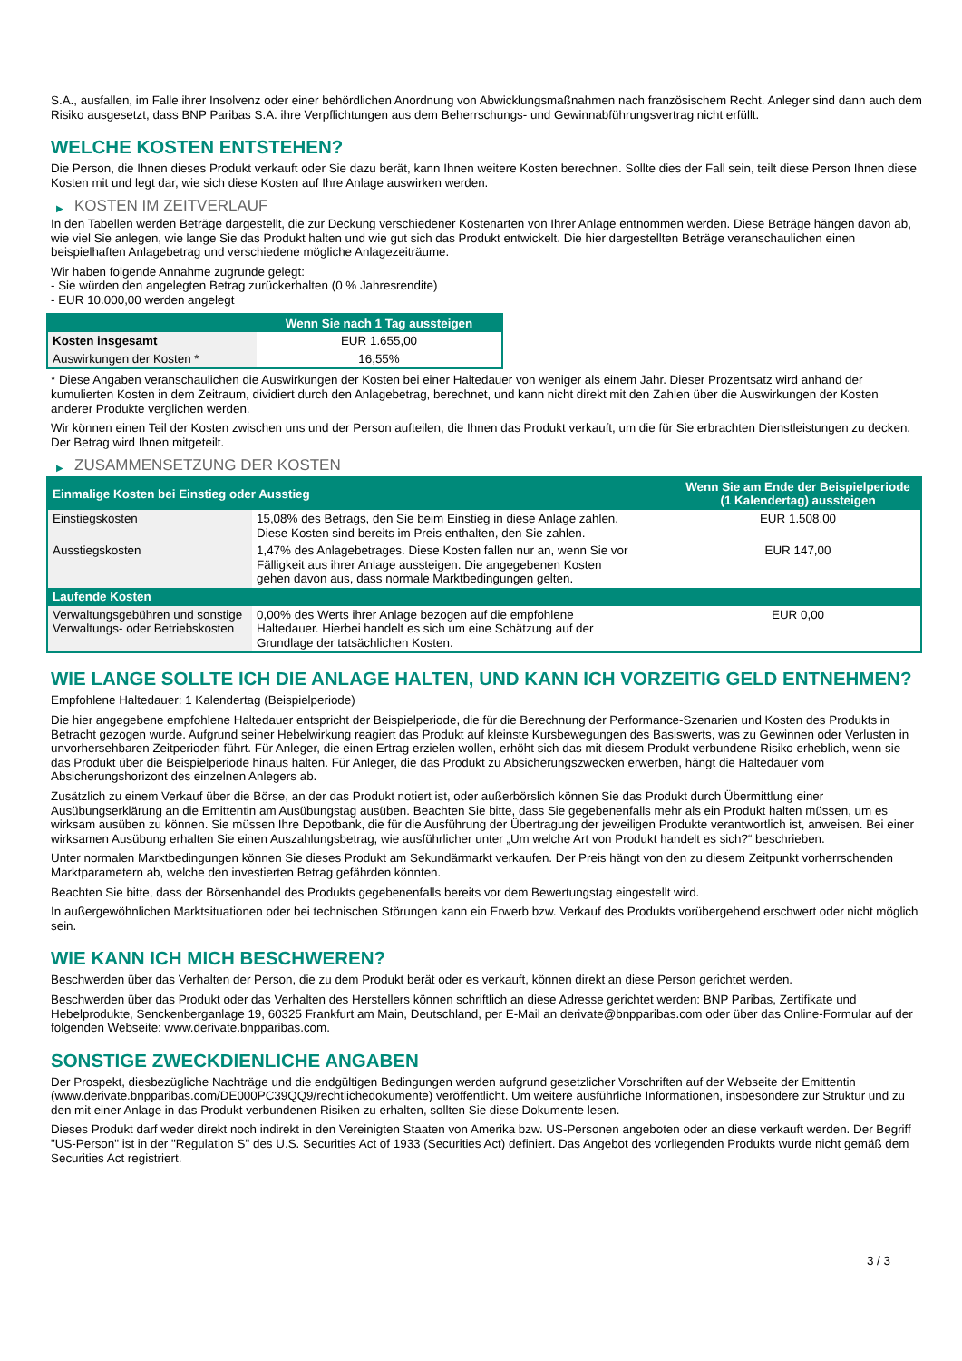S.A., ausfallen, im Falle ihrer Insolvenz oder einer behördlichen Anordnung von Abwicklungsmaßnahmen nach französischem Recht. Anleger sind dann auch dem Risiko ausgesetzt, dass BNP Paribas S.A. ihre Verpflichtungen aus dem Beherrschungs- und Gewinnabführungsvertrag nicht erfüllt.
WELCHE KOSTEN ENTSTEHEN?
Die Person, die Ihnen dieses Produkt verkauft oder Sie dazu berät, kann Ihnen weitere Kosten berechnen. Sollte dies der Fall sein, teilt diese Person Ihnen diese Kosten mit und legt dar, wie sich diese Kosten auf Ihre Anlage auswirken werden.
▶ KOSTEN IM ZEITVERLAUF
In den Tabellen werden Beträge dargestellt, die zur Deckung verschiedener Kostenarten von Ihrer Anlage entnommen werden. Diese Beträge hängen davon ab, wie viel Sie anlegen, wie lange Sie das Produkt halten und wie gut sich das Produkt entwickelt. Die hier dargestellten Beträge veranschaulichen einen beispielhaften Anlagebetrag und verschiedene mögliche Anlagezeiträume.
Wir haben folgende Annahme zugrunde gelegt:
- Sie würden den angelegten Betrag zurückerhalten (0 % Jahresrendite)
- EUR 10.000,00 werden angelegt
| | Wenn Sie nach 1 Tag aussteigen |
| --- | --- |
| Kosten insgesamt | EUR 1.655,00 |
| Auswirkungen der Kosten * | 16,55% |
* Diese Angaben veranschaulichen die Auswirkungen der Kosten bei einer Haltedauer von weniger als einem Jahr. Dieser Prozentsatz wird anhand der kumulierten Kosten in dem Zeitraum, dividiert durch den Anlagebetrag, berechnet, und kann nicht direkt mit den Zahlen über die Auswirkungen der Kosten anderer Produkte verglichen werden.
Wir können einen Teil der Kosten zwischen uns und der Person aufteilen, die Ihnen das Produkt verkauft, um die für Sie erbrachten Dienstleistungen zu decken. Der Betrag wird Ihnen mitgeteilt.
▶ ZUSAMMENSETZUNG DER KOSTEN
| Einmalige Kosten bei Einstieg oder Ausstieg | | Wenn Sie am Ende der Beispielperiode (1 Kalendertag) aussteigen |
| --- | --- | --- |
| Einstiegskosten | 15,08% des Betrags, den Sie beim Einstieg in diese Anlage zahlen. Diese Kosten sind bereits im Preis enthalten, den Sie zahlen. | EUR 1.508,00 |
| Ausstiegskosten | 1,47% des Anlagebetrages. Diese Kosten fallen nur an, wenn Sie vor Fälligkeit aus ihrer Anlage aussteigen. Die angegebenen Kosten gehen davon aus, dass normale Marktbedingungen gelten. | EUR 147,00 |
| Laufende Kosten | | |
| Verwaltungsgebühren und sonstige Verwaltungs- oder Betriebskosten | 0,00% des Werts ihrer Anlage bezogen auf die empfohlene Haltedauer. Hierbei handelt es sich um eine Schätzung auf der Grundlage der tatsächlichen Kosten. | EUR 0,00 |
WIE LANGE SOLLTE ICH DIE ANLAGE HALTEN, UND KANN ICH VORZEITIG GELD ENTNEHMEN?
Empfohlene Haltedauer: 1 Kalendertag (Beispielperiode)
Die hier angegebene empfohlene Haltedauer entspricht der Beispielperiode, die für die Berechnung der Performance-Szenarien und Kosten des Produkts in Betracht gezogen wurde. Aufgrund seiner Hebelwirkung reagiert das Produkt auf kleinste Kursbewegungen des Basiswerts, was zu Gewinnen oder Verlusten in unvorhersehbaren Zeitperioden führt. Für Anleger, die einen Ertrag erzielen wollen, erhöht sich das mit diesem Produkt verbundene Risiko erheblich, wenn sie das Produkt über die Beispielperiode hinaus halten. Für Anleger, die das Produkt zu Absicherungszwecken erwerben, hängt die Haltedauer vom Absicherungshorizont des einzelnen Anlegers ab.
Zusätzlich zu einem Verkauf über die Börse, an der das Produkt notiert ist, oder außerbörslich können Sie das Produkt durch Übermittlung einer Ausübungserklärung an die Emittentin am Ausübungstag ausüben. Beachten Sie bitte, dass Sie gegebenenfalls mehr als ein Produkt halten müssen, um es wirksam ausüben zu können. Sie müssen Ihre Depotbank, die für die Ausführung der Übertragung der jeweiligen Produkte verantwortlich ist, anweisen. Bei einer wirksamen Ausübung erhalten Sie einen Auszahlungsbetrag, wie ausführlicher unter „Um welche Art von Produkt handelt es sich?“ beschrieben.
Unter normalen Marktbedingungen können Sie dieses Produkt am Sekundärmarkt verkaufen. Der Preis hängt von den zu diesem Zeitpunkt vorherrschenden Marktparametern ab, welche den investierten Betrag gefährden könnten.
Beachten Sie bitte, dass der Börsenhandel des Produkts gegebenenfalls bereits vor dem Bewertungstag eingestellt wird.
In außergewöhnlichen Marktsituationen oder bei technischen Störungen kann ein Erwerb bzw. Verkauf des Produkts vorübergehend erschwert oder nicht möglich sein.
WIE KANN ICH MICH BESCHWEREN?
Beschwerden über das Verhalten der Person, die zu dem Produkt berät oder es verkauft, können direkt an diese Person gerichtet werden.
Beschwerden über das Produkt oder das Verhalten des Herstellers können schriftlich an diese Adresse gerichtet werden: BNP Paribas, Zertifikate und Hebelprodukte, Senckenberganlage 19, 60325 Frankfurt am Main, Deutschland, per E-Mail an derivate@bnpparibas.com oder über das Online-Formular auf der folgenden Webseite: www.derivate.bnpparibas.com.
SONSTIGE ZWECKDIENLICHE ANGABEN
Der Prospekt, diesbezügliche Nachträge und die endgültigen Bedingungen werden aufgrund gesetzlicher Vorschriften auf der Webseite der Emittentin (www.derivate.bnpparibas.com/DE000PC39QQ9/rechtlichedokumente) veröffentlicht. Um weitere ausführliche Informationen, insbesondere zur Struktur und zu den mit einer Anlage in das Produkt verbundenen Risiken zu erhalten, sollten Sie diese Dokumente lesen.
Dieses Produkt darf weder direkt noch indirekt in den Vereinigten Staaten von Amerika bzw. US-Personen angeboten oder an diese verkauft werden. Der Begriff "US-Person" ist in der "Regulation S" des U.S. Securities Act of 1933 (Securities Act) definiert. Das Angebot des vorliegenden Produkts wurde nicht gemäß dem Securities Act registriert.
3 / 3